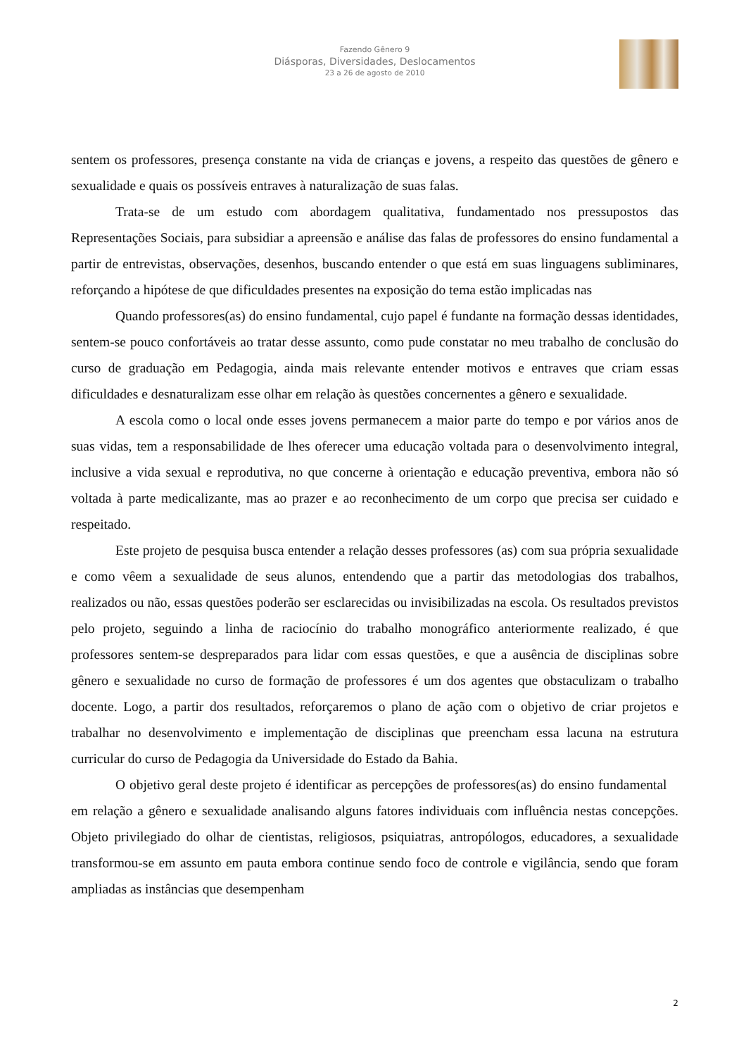Fazendo Gênero 9
Diásporas, Diversidades, Deslocamentos
23 a 26 de agosto de 2010
sentem os professores, presença constante na vida de crianças e jovens, a respeito das questões de gênero e sexualidade e quais os possíveis entraves à naturalização de suas falas.
Trata-se de um estudo com abordagem qualitativa, fundamentado nos pressupostos das Representações Sociais, para subsidiar a apreensão e análise das falas de professores do ensino fundamental a partir de entrevistas, observações, desenhos, buscando entender o que está em suas linguagens subliminares, reforçando a hipótese de que dificuldades presentes na exposição do tema estão implicadas nas
Quando professores(as) do ensino fundamental, cujo papel é fundante na formação dessas identidades, sentem-se pouco confortáveis ao tratar desse assunto, como pude constatar no meu trabalho de conclusão do curso de graduação em Pedagogia, ainda mais relevante entender motivos e entraves que criam essas dificuldades e desnaturalizam esse olhar em relação às questões concernentes a gênero e sexualidade.
A escola como o local onde esses jovens permanecem a maior parte do tempo e por vários anos de suas vidas, tem a responsabilidade de lhes oferecer uma educação voltada para o desenvolvimento integral, inclusive a vida sexual e reprodutiva, no que concerne à orientação e educação preventiva, embora não só voltada à parte medicalizante, mas ao prazer e ao reconhecimento de um corpo que precisa ser cuidado e respeitado.
Este projeto de pesquisa busca entender a relação desses professores (as) com sua própria sexualidade e como vêem a sexualidade de seus alunos, entendendo que a partir das metodologias dos trabalhos, realizados ou não, essas questões poderão ser esclarecidas ou invisibilizadas na escola. Os resultados previstos pelo projeto, seguindo a linha de raciocínio do trabalho monográfico anteriormente realizado, é que professores sentem-se despreparados para lidar com essas questões, e que a ausência de disciplinas sobre gênero e sexualidade no curso de formação de professores é um dos agentes que obstaculizam o trabalho docente. Logo, a partir dos resultados, reforçaremos o plano de ação com o objetivo de criar projetos e trabalhar no desenvolvimento e implementação de disciplinas que preencham essa lacuna na estrutura curricular do curso de Pedagogia da Universidade do Estado da Bahia.
O objetivo geral deste projeto é identificar as percepções de professores(as) do ensino fundamental em relação a gênero e sexualidade analisando alguns fatores individuais com influência nestas concepções. Objeto privilegiado do olhar de cientistas, religiosos, psiquiatras, antropólogos, educadores, a sexualidade transformou-se em assunto em pauta embora continue sendo foco de controle e vigilância, sendo que foram ampliadas as instâncias que desempenham
2